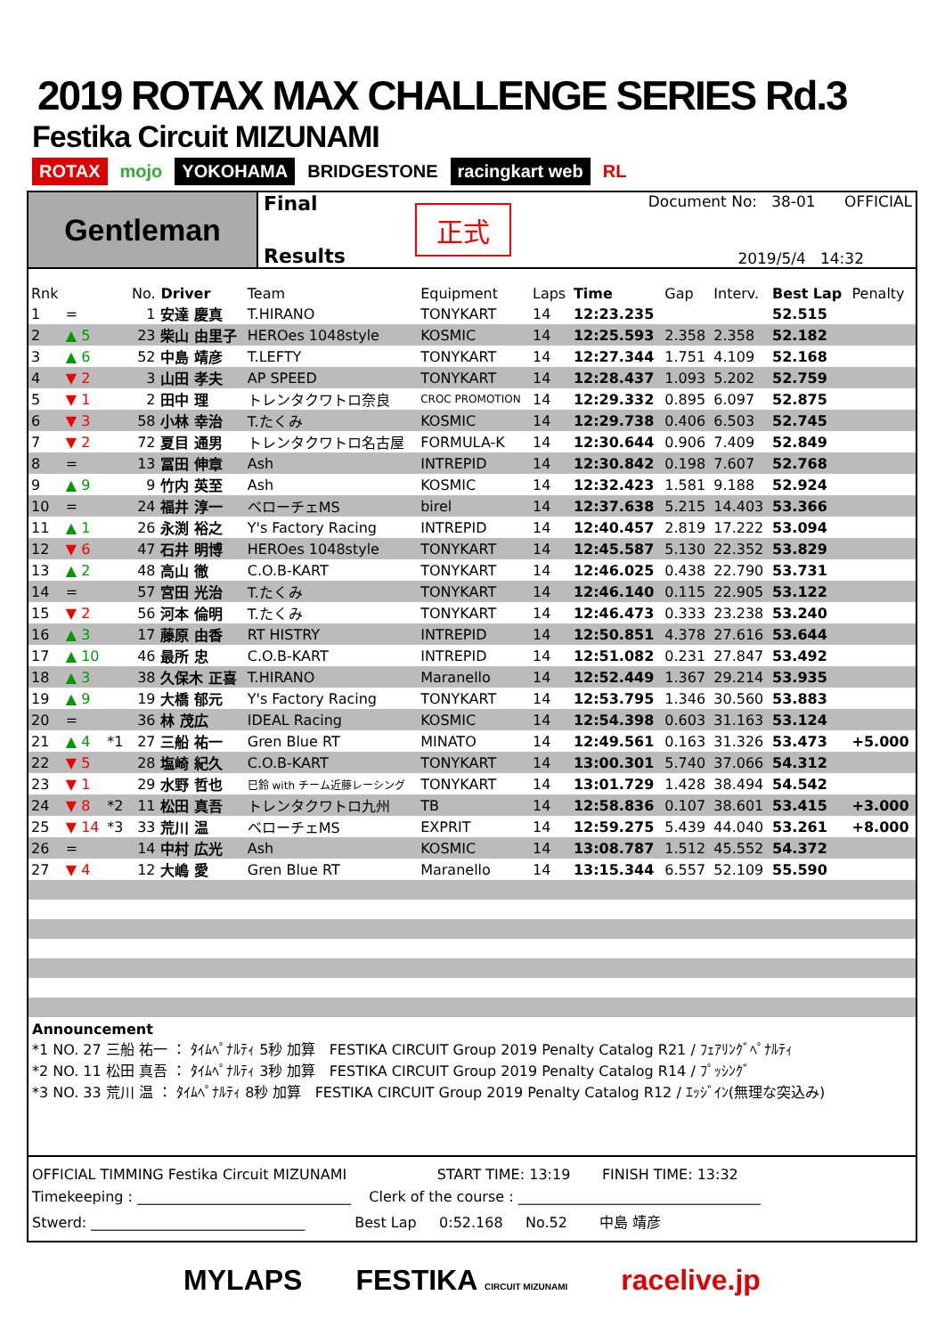2019 ROTAX MAX CHALLENGE SERIES Rd.3
Festika Circuit MIZUNAMI
ROTAX mojo YOKOHAMA BRIDGESTONE racingkart web RL
Gentleman
Final
Results
正式
Document No: 38-01 OFFICIAL
2019/5/4 14:32
| Rnk | | | No. | Driver | Team | Equipment | Laps | Time | Gap | Interv. | Best Lap | Penalty |
| --- | --- | --- | --- | --- | --- | --- | --- | --- | --- | --- | --- | --- |
| 1 | = | | 1 | 安達 慶真 | T.HIRANO | TONYKART | 14 | 12:23.235 | | | 52.515 | |
| 2 | ▲ 5 | | 23 | 柴山 由里子 | HEROes 1048style | KOSMIC | 14 | 12:25.593 | 2.358 | 2.358 | 52.182 | |
| 3 | ▲ 6 | | 52 | 中島 靖彦 | T.LEFTY | TONYKART | 14 | 12:27.344 | 1.751 | 4.109 | 52.168 | |
| 4 | ▼ 2 | | 3 | 山田 孝夫 | AP SPEED | TONYKART | 14 | 12:28.437 | 1.093 | 5.202 | 52.759 | |
| 5 | ▼ 1 | | 2 | 田中 理 | トレンタクワトロ奈良 | CROC PROMOTION | 14 | 12:29.332 | 0.895 | 6.097 | 52.875 | |
| 6 | ▼ 3 | | 58 | 小林 幸治 | T.たくみ | KOSMIC | 14 | 12:29.738 | 0.406 | 6.503 | 52.745 | |
| 7 | ▼ 2 | | 72 | 夏目 通男 | トレンタクワトロ名古屋 | FORMULA-K | 14 | 12:30.644 | 0.906 | 7.409 | 52.849 | |
| 8 | = | | 13 | 冨田 伸章 | Ash | INTREPID | 14 | 12:30.842 | 0.198 | 7.607 | 52.768 | |
| 9 | ▲ 9 | | 9 | 竹内 英至 | Ash | KOSMIC | 14 | 12:32.423 | 1.581 | 9.188 | 52.924 | |
| 10 | = | | 24 | 福井 淳一 | ベローチェMS | birel | 14 | 12:37.638 | 5.215 | 14.403 | 53.366 | |
| 11 | ▲ 1 | | 26 | 永渕 裕之 | Y's Factory Racing | INTREPID | 14 | 12:40.457 | 2.819 | 17.222 | 53.094 | |
| 12 | ▼ 6 | | 47 | 石井 明博 | HEROes 1048style | TONYKART | 14 | 12:45.587 | 5.130 | 22.352 | 53.829 | |
| 13 | ▲ 2 | | 48 | 高山 徹 | C.O.B-KART | TONYKART | 14 | 12:46.025 | 0.438 | 22.790 | 53.731 | |
| 14 | = | | 57 | 宮田 光治 | T.たくみ | TONYKART | 14 | 12:46.140 | 0.115 | 22.905 | 53.122 | |
| 15 | ▼ 2 | | 56 | 河本 倫明 | T.たくみ | TONYKART | 14 | 12:46.473 | 0.333 | 23.238 | 53.240 | |
| 16 | ▲ 3 | | 17 | 藤原 由香 | RT HISTRY | INTREPID | 14 | 12:50.851 | 4.378 | 27.616 | 53.644 | |
| 17 | ▲ 10 | | 46 | 最所 忠 | C.O.B-KART | INTREPID | 14 | 12:51.082 | 0.231 | 27.847 | 53.492 | |
| 18 | ▲ 3 | | 38 | 久保木 正喜 | T.HIRANO | Maranello | 14 | 12:52.449 | 1.367 | 29.214 | 53.935 | |
| 19 | ▲ 9 | | 19 | 大橋 郁元 | Y's Factory Racing | TONYKART | 14 | 12:53.795 | 1.346 | 30.560 | 53.883 | |
| 20 | = | | 36 | 林 茂広 | IDEAL Racing | KOSMIC | 14 | 12:54.398 | 0.603 | 31.163 | 53.124 | |
| 21 | ▲ 4 | *1 | 27 | 三船 祐一 | Gren Blue RT | MINATO | 14 | 12:49.561 | 0.163 | 31.326 | 53.473 | +5.000 |
| 22 | ▼ 5 | | 28 | 塩崎 紀久 | C.O.B-KART | TONYKART | 14 | 13:00.301 | 5.740 | 37.066 | 54.312 | |
| 23 | ▼ 1 | | 29 | 水野 哲也 | 巳鈴 with チーム近藤レーシング | TONYKART | 14 | 13:01.729 | 1.428 | 38.494 | 54.542 | |
| 24 | ▼ 8 | *2 | 11 | 松田 真吾 | トレンタクワトロ九州 | TB | 14 | 12:58.836 | 0.107 | 38.601 | 53.415 | +3.000 |
| 25 | ▼ 14 | *3 | 33 | 荒川 温 | ベローチェMS | EXPRIT | 14 | 12:59.275 | 5.439 | 44.040 | 53.261 | +8.000 |
| 26 | = | | 14 | 中村 広光 | Ash | KOSMIC | 14 | 13:08.787 | 1.512 | 45.552 | 54.372 | |
| 27 | ▼ 4 | | 12 | 大嶋 愛 | Gren Blue RT | Maranello | 14 | 13:15.344 | 6.557 | 52.109 | 55.590 | |
Announcement
*1 NO. 27 三船 祐一 ： ﾀｲﾑﾍﾟﾅﾙﾃｨ 5秒 加算 FESTIKA CIRCUIT Group 2019 Penalty Catalog R21 / ﾌｪｱﾘﾝｸﾞﾍﾟﾅﾙﾃｨ
*2 NO. 11 松田 真吾 ： ﾀｲﾑﾍﾟﾅﾙﾃｨ 3秒 加算 FESTIKA CIRCUIT Group 2019 Penalty Catalog R14 / ﾌﾟｯｼﾝｸﾞ
*3 NO. 33 荒川 温 ： ﾀｲﾑﾍﾟﾅﾙﾃｨ 8秒 加算 FESTIKA CIRCUIT Group 2019 Penalty Catalog R12 / ｴｯｼﾞｲﾝ(無理な突込み)
OFFICIAL TIMMING Festika Circuit MIZUNAMI START TIME: 13:19 FINISH TIME: 13:32
Timekeeping : ______________________________ Clerk of the course : __________________________________
Stwerd: ______________________________ Best Lap 0:52.168 No.52 中島 靖彦
MYLAPS FESTIKA CIRCUIT MIZUNAMI racelive.jp